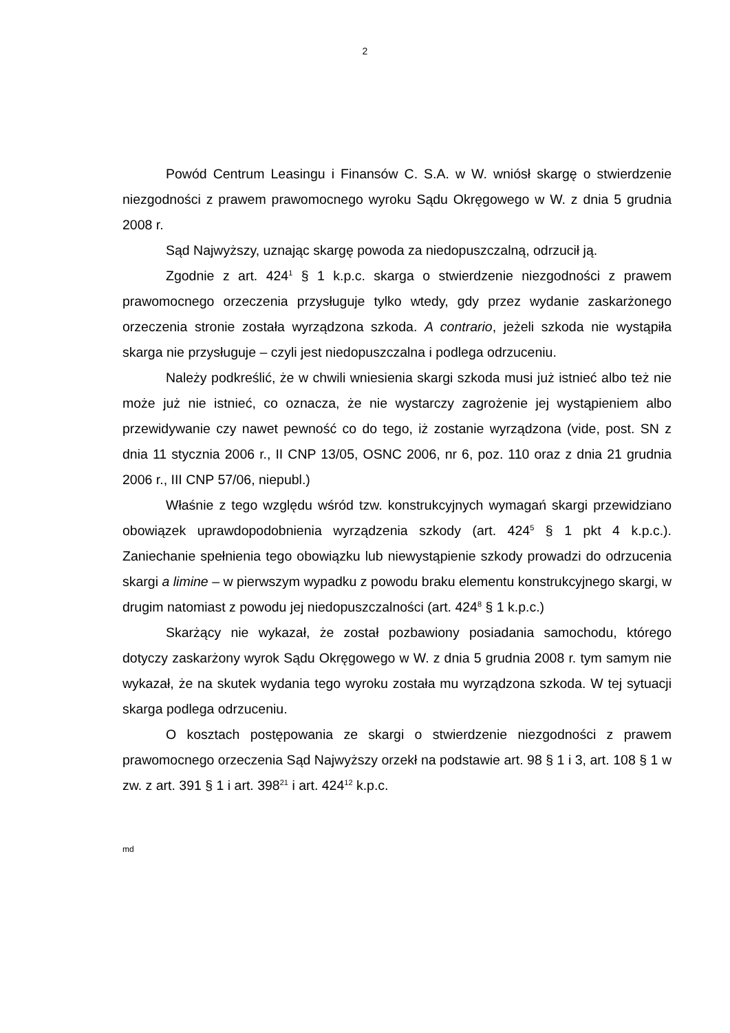2
Powód Centrum Leasingu i Finansów C. S.A. w W. wniósł skargę o stwierdzenie niezgodności z prawem prawomocnego wyroku Sądu Okręgowego w W. z dnia 5 grudnia 2008 r.
Sąd Najwyższy, uznając skargę powoda za niedopuszczalną, odrzucił ją.
Zgodnie z art. 424<sup>1</sup> § 1 k.p.c. skarga o stwierdzenie niezgodności z prawem prawomocnego orzeczenia przysługuje tylko wtedy, gdy przez wydanie zaskarżonego orzeczenia stronie została wyrządzona szkoda. A contrario, jeżeli szkoda nie wystąpiła skarga nie przysługuje – czyli jest niedopuszczalna i podlega odrzuceniu.
Należy podkreślić, że w chwili wniesienia skargi szkoda musi już istnieć albo też nie może już nie istnieć, co oznacza, że nie wystarczy zagrożenie jej wystąpieniem albo przewidywanie czy nawet pewność co do tego, iż zostanie wyrządzona (vide, post. SN z dnia 11 stycznia 2006 r., II CNP 13/05, OSNC 2006, nr 6, poz. 110 oraz z dnia 21 grudnia 2006 r., III CNP 57/06, niepubl.)
Właśnie z tego względu wśród tzw. konstrukcyjnych wymagań skargi przewidziano obowiązek uprawdopodobnienia wyrządzenia szkody (art. 424<sup>5</sup> § 1 pkt 4 k.p.c.). Zaniechanie spełnienia tego obowiązku lub niewystąpienie szkody prowadzi do odrzucenia skargi a limine – w pierwszym wypadku z powodu braku elementu konstrukcyjnego skargi, w drugim natomiast z powodu jej niedopuszczalności (art. 424<sup>8</sup> § 1 k.p.c.)
Skarżący nie wykazał, że został pozbawiony posiadania samochodu, którego dotyczy zaskarżony wyrok Sądu Okręgowego w W. z dnia 5 grudnia 2008 r. tym samym nie wykazał, że na skutek wydania tego wyroku została mu wyrządzona szkoda. W tej sytuacji skarga podlega odrzuceniu.
O kosztach postępowania ze skargi o stwierdzenie niezgodności z prawem prawomocnego orzeczenia Sąd Najwyższy orzekł na podstawie art. 98 § 1 i 3, art. 108 § 1 w zw. z art. 391 § 1 i art. 398<sup>21</sup> i art. 424<sup>12</sup> k.p.c.
md